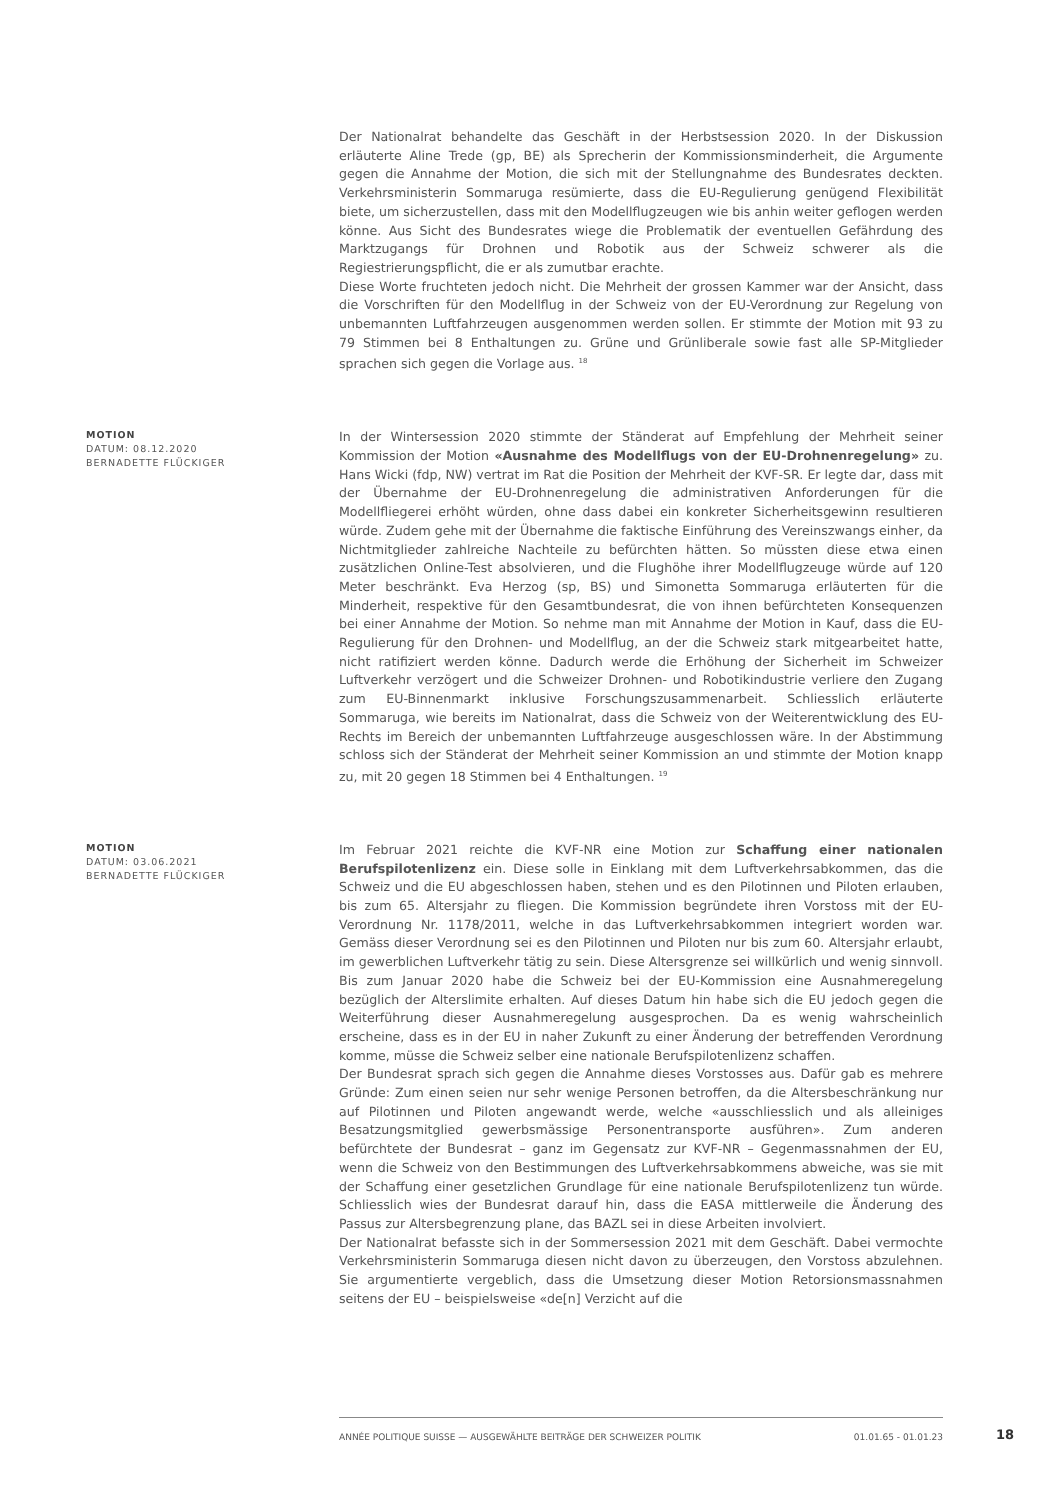Der Nationalrat behandelte das Geschäft in der Herbstsession 2020. In der Diskussion erläuterte Aline Trede (gp, BE) als Sprecherin der Kommissionsminderheit, die Argumente gegen die Annahme der Motion, die sich mit der Stellungnahme des Bundesrates deckten. Verkehrsministerin Sommaruga resümierte, dass die EU-Regulierung genügend Flexibilität biete, um sicherzustellen, dass mit den Modellflugzeugen wie bis anhin weiter geflogen werden könne. Aus Sicht des Bundesrates wiege die Problematik der eventuellen Gefährdung des Marktzugangs für Drohnen und Robotik aus der Schweiz schwerer als die Regiestrierungspflicht, die er als zumutbar erachte.
Diese Worte fruchteten jedoch nicht. Die Mehrheit der grossen Kammer war der Ansicht, dass die Vorschriften für den Modellflug in der Schweiz von der EU-Verordnung zur Regelung von unbemannten Luftfahrzeugen ausgenommen werden sollen. Er stimmte der Motion mit 93 zu 79 Stimmen bei 8 Enthaltungen zu. Grüne und Grünliberale sowie fast alle SP-Mitglieder sprachen sich gegen die Vorlage aus. <sup>18</sup>
MOTION
DATUM: 08.12.2020
BERNADETTE FLÜCKIGER
In der Wintersession 2020 stimmte der Ständerat auf Empfehlung der Mehrheit seiner Kommission der Motion «Ausnahme des Modellflugs von der EU-Drohnenregelung» zu. Hans Wicki (fdp, NW) vertrat im Rat die Position der Mehrheit der KVF-SR. Er legte dar, dass mit der Übernahme der EU-Drohnenregelung die administrativen Anforderungen für die Modellfliegerei erhöht würden, ohne dass dabei ein konkreter Sicherheitsgewinn resultieren würde. Zudem gehe mit der Übernahme die faktische Einführung des Vereinszwangs einher, da Nichtmitglieder zahlreiche Nachteile zu befürchten hätten. So müssten diese etwa einen zusätzlichen Online-Test absolvieren, und die Flughöhe ihrer Modellflugzeuge würde auf 120 Meter beschränkt. Eva Herzog (sp, BS) und Simonetta Sommaruga erläuterten für die Minderheit, respektive für den Gesamtbundesrat, die von ihnen befürchteten Konsequenzen bei einer Annahme der Motion. So nehme man mit Annahme der Motion in Kauf, dass die EU-Regulierung für den Drohnen- und Modellflug, an der die Schweiz stark mitgearbeitet hatte, nicht ratifiziert werden könne. Dadurch werde die Erhöhung der Sicherheit im Schweizer Luftverkehr verzögert und die Schweizer Drohnen- und Robotikindustrie verliere den Zugang zum EU-Binnenmarkt inklusive Forschungszusammenarbeit. Schliesslich erläuterte Sommaruga, wie bereits im Nationalrat, dass die Schweiz von der Weiterentwicklung des EU-Rechts im Bereich der unbemannten Luftfahrzeuge ausgeschlossen wäre. In der Abstimmung schloss sich der Ständerat der Mehrheit seiner Kommission an und stimmte der Motion knapp zu, mit 20 gegen 18 Stimmen bei 4 Enthaltungen. <sup>19</sup>
MOTION
DATUM: 03.06.2021
BERNADETTE FLÜCKIGER
Im Februar 2021 reichte die KVF-NR eine Motion zur Schaffung einer nationalen Berufspilotenlizenz ein. Diese solle in Einklang mit dem Luftverkehrsabkommen, das die Schweiz und die EU abgeschlossen haben, stehen und es den Pilotinnen und Piloten erlauben, bis zum 65. Altersjahr zu fliegen. Die Kommission begründete ihren Vorstoss mit der EU-Verordnung Nr. 1178/2011, welche in das Luftverkehrsabkommen integriert worden war. Gemäss dieser Verordnung sei es den Pilotinnen und Piloten nur bis zum 60. Altersjahr erlaubt, im gewerblichen Luftverkehr tätig zu sein. Diese Altersgrenze sei willkürlich und wenig sinnvoll. Bis zum Januar 2020 habe die Schweiz bei der EU-Kommission eine Ausnahmeregelung bezüglich der Alterslimite erhalten. Auf dieses Datum hin habe sich die EU jedoch gegen die Weiterführung dieser Ausnahmeregelung ausgesprochen. Da es wenig wahrscheinlich erscheine, dass es in der EU in naher Zukunft zu einer Änderung der betreffenden Verordnung komme, müsse die Schweiz selber eine nationale Berufspilotenlizenz schaffen.
Der Bundesrat sprach sich gegen die Annahme dieses Vorstosses aus. Dafür gab es mehrere Gründe: Zum einen seien nur sehr wenige Personen betroffen, da die Altersbeschränkung nur auf Pilotinnen und Piloten angewandt werde, welche «ausschliesslich und als alleiniges Besatzungsmitglied gewerbsmässige Personentransporte ausführen». Zum anderen befürchtete der Bundesrat – ganz im Gegensatz zur KVF-NR – Gegenmassnahmen der EU, wenn die Schweiz von den Bestimmungen des Luftverkehrsabkommens abweiche, was sie mit der Schaffung einer gesetzlichen Grundlage für eine nationale Berufspilotenlizenz tun würde. Schliesslich wies der Bundesrat darauf hin, dass die EASA mittlerweile die Änderung des Passus zur Altersbegrenzung plane, das BAZL sei in diese Arbeiten involviert.
Der Nationalrat befasste sich in der Sommersession 2021 mit dem Geschäft. Dabei vermochte Verkehrsministerin Sommaruga diesen nicht davon zu überzeugen, den Vorstoss abzulehnen. Sie argumentierte vergeblich, dass die Umsetzung dieser Motion Retorsionsmassnahmen seitens der EU – beispielsweise «de[n] Verzicht auf die
ANNÉE POLITIQUE SUISSE — AUSGEWÄHLTE BEITRÄGE DER SCHWEIZER POLITIK 01.01.65 - 01.01.23
18